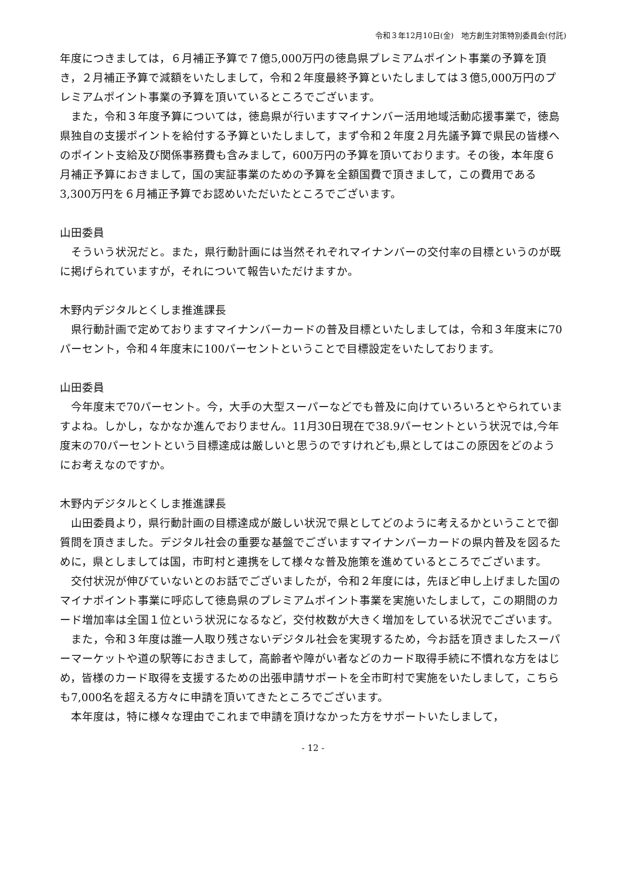令和３年12月10日(金)　地方創生対策特別委員会(付託)
年度につきましては，６月補正予算で７億5,000万円の徳島県プレミアムポイント事業の予算を頂き，２月補正予算で減額をいたしまして，令和２年度最終予算といたしましては３億5,000万円のプレミアムポイント事業の予算を頂いているところでございます。
また，令和３年度予算については，徳島県が行いますマイナンバー活用地域活動応援事業で，徳島県独自の支援ポイントを給付する予算といたしまして，まず令和２年度２月先議予算で県民の皆様へのポイント支給及び関係事務費も含みまして，600万円の予算を頂いております。その後，本年度６月補正予算におきまして，国の実証事業のための予算を全額国費で頂きまして，この費用である3,300万円を６月補正予算でお認めいただいたところでございます。
山田委員
そういう状況だと。また，県行動計画には当然それぞれマイナンバーの交付率の目標というのが既に掲げられていますが，それについて報告いただけますか。
木野内デジタルとくしま推進課長
県行動計画で定めておりますマイナンバーカードの普及目標といたしましては，令和３年度末に70パーセント，令和４年度末に100パーセントということで目標設定をいたしております。
山田委員
今年度末で70パーセント。今，大手の大型スーパーなどでも普及に向けていろいろとやられていますよね。しかし，なかなか進んでおりません。11月30日現在で38.9パーセントという状況では,今年度末の70パーセントという目標達成は厳しいと思うのですけれども,県としてはこの原因をどのようにお考えなのですか。
木野内デジタルとくしま推進課長
山田委員より，県行動計画の目標達成が厳しい状況で県としてどのように考えるかということで御質問を頂きました。デジタル社会の重要な基盤でございますマイナンバーカードの県内普及を図るために，県としましては国，市町村と連携をして様々な普及施策を進めているところでございます。
交付状況が伸びていないとのお話でございましたが，令和２年度には，先ほど申し上げました国のマイナポイント事業に呼応して徳島県のプレミアムポイント事業を実施いたしまして，この期間のカード増加率は全国１位という状況になるなど，交付枚数が大きく増加をしている状況でございます。
また，令和３年度は誰一人取り残さないデジタル社会を実現するため，今お話を頂きましたスーパーマーケットや道の駅等におきまして，高齢者や障がい者などのカード取得手続に不慣れな方をはじめ，皆様のカード取得を支援するための出張申請サポートを全市町村で実施をいたしまして，こちらも7,000名を超える方々に申請を頂いてきたところでございます。
本年度は，特に様々な理由でこれまで申請を頂けなかった方をサポートいたしまして，
- 12 -